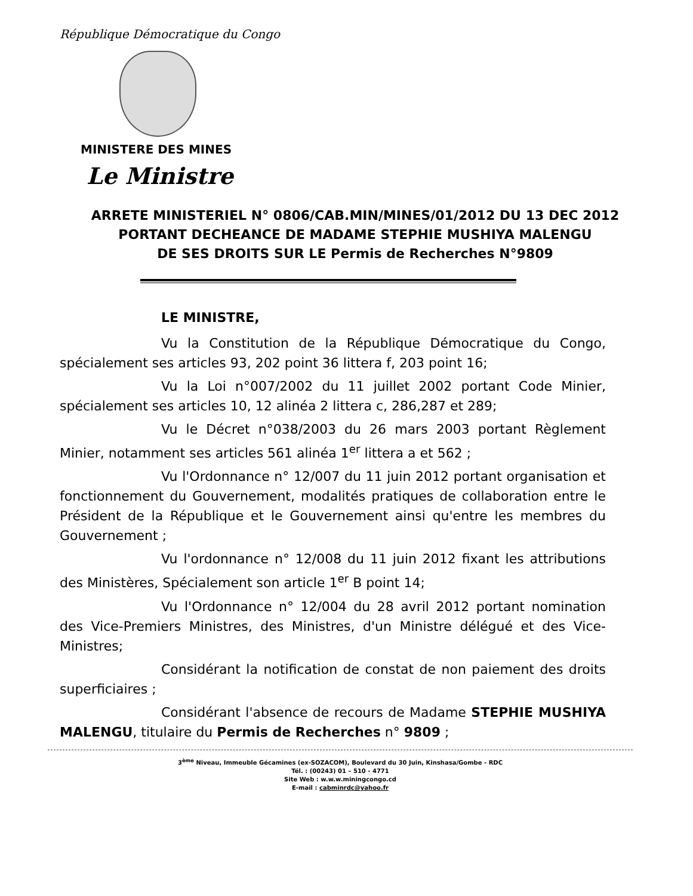République Démocratique du Congo
MINISTERE DES MINES
Le Ministre
ARRETE MINISTERIEL N° 0806/CAB.MIN/MINES/01/2012 DU 13 DEC 2012
PORTANT DECHEANCE DE MADAME STEPHIE MUSHIYA MALENGU
DE SES DROITS SUR LE Permis de Recherches N°9809
LE MINISTRE,
Vu la Constitution de la République Démocratique du Congo, spécialement ses articles 93, 202 point 36 littera f, 203 point 16;
Vu la Loi n°007/2002 du 11 juillet 2002 portant Code Minier, spécialement ses articles 10, 12 alinéa 2 littera c, 286,287 et 289;
Vu le Décret n°038/2003 du 26 mars 2003 portant Règlement Minier, notamment ses articles 561 alinéa 1<sup>er</sup> littera a et 562 ;
Vu l'Ordonnance n° 12/007 du 11 juin 2012 portant organisation et fonctionnement du Gouvernement, modalités pratiques de collaboration entre le Président de la République et le Gouvernement ainsi qu'entre les membres du Gouvernement ;
Vu l'ordonnance n° 12/008 du 11 juin 2012 fixant les attributions des Ministères, Spécialement son article 1<sup>er</sup> B point 14;
Vu l'Ordonnance n° 12/004 du 28 avril 2012 portant nomination des Vice-Premiers Ministres, des Ministres, d'un Ministre délégué et des Vice-Ministres;
Considérant la notification de constat de non paiement des droits superficiaires ;
Considérant l'absence de recours de Madame STEPHIE MUSHIYA MALENGU, titulaire du Permis de Recherches n° 9809 ;
3<sup>ème</sup> Niveau, Immeuble Gécamines (ex-SOZACOM), Boulevard du 30 Juin, Kinshasa/Gombe - RDC
Tél. : (00243) 01 – 510 - 4771
Site Web : w.w.w.miningcongo.cd
E-mail : cabminrdc@yahoo.fr